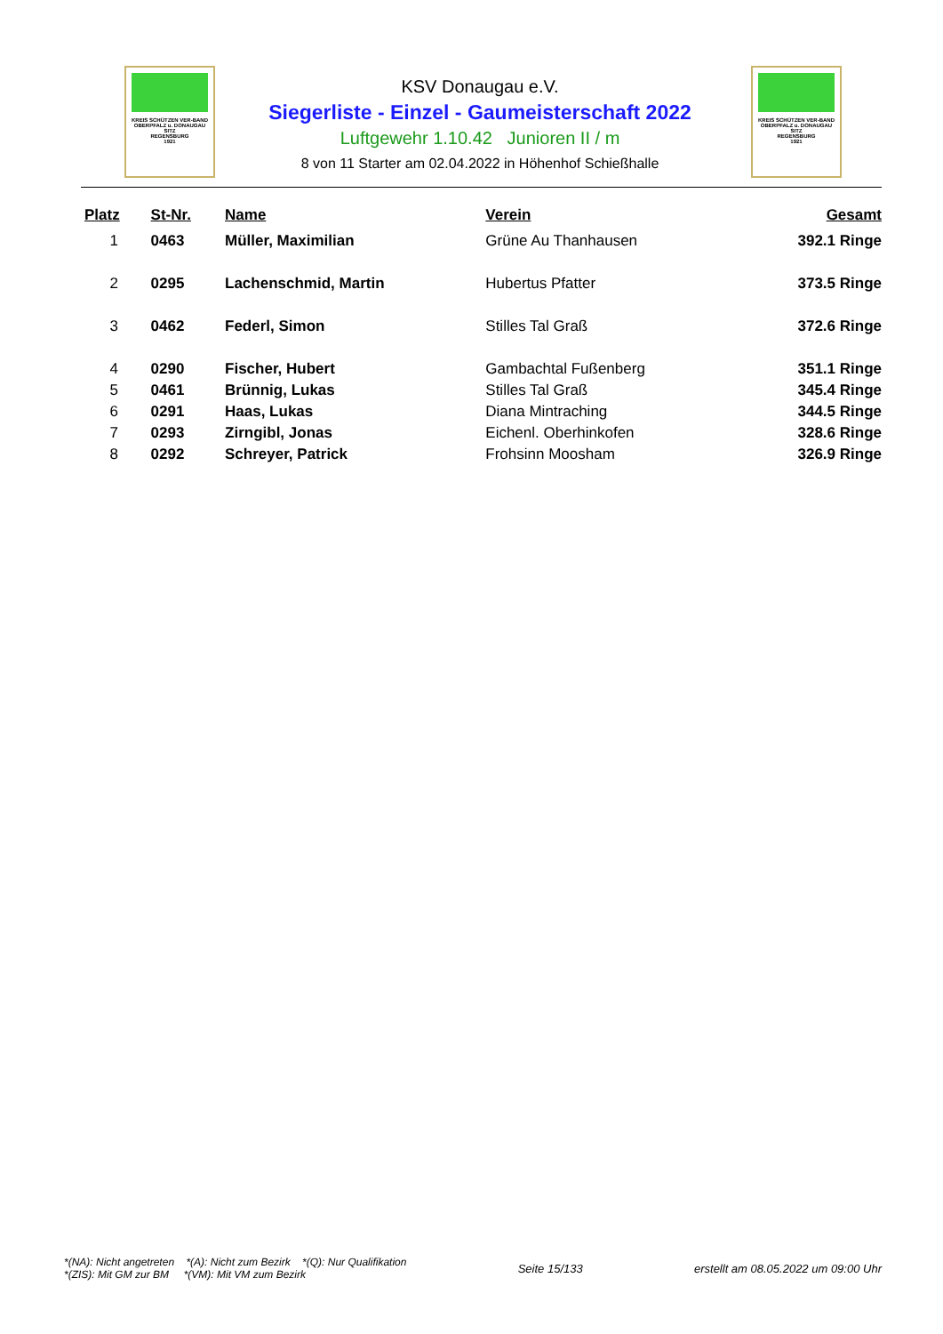KREIS SCHÜTZEN VER-BAND
OBERPFALZ u. DONAUGAU
SITZ
REGENSBURG
1921
KSV Donaugau e.V.
Siegerliste - Einzel - Gaumeisterschaft 2022
Luftgewehr 1.10.42 Junioren II / m
8 von 11 Starter am 02.04.2022 in Höhenhof Schießhalle
KREIS SCHÜTZEN VER-BAND
OBERPFALZ u. DONAUGAU
SITZ
REGENSBURG
1921
| Platz | St-Nr. | Name | Verein | Gesamt |
| --- | --- | --- | --- | --- |
| 1 | 0463 | Müller, Maximilian | Grüne Au Thanhausen | 392.1 Ringe |
| 2 | 0295 | Lachenschmid, Martin | Hubertus Pfatter | 373.5 Ringe |
| 3 | 0462 | Federl, Simon | Stilles Tal Graß | 372.6 Ringe |
| 4 | 0290 | Fischer, Hubert | Gambachtal Fußenberg | 351.1 Ringe |
| 5 | 0461 | Brünnig, Lukas | Stilles Tal Graß | 345.4 Ringe |
| 6 | 0291 | Haas, Lukas | Diana Mintraching | 344.5 Ringe |
| 7 | 0293 | Zirngibl, Jonas | Eichenl. Oberhinkofen | 328.6 Ringe |
| 8 | 0292 | Schreyer, Patrick | Frohsinn Moosham | 326.9 Ringe |
*(NA): Nicht angetreten *(A): Nicht zum Bezirk *(Q): Nur Qualifikation
*(ZIS): Mit GM zur BM *(VM): Mit VM zum Bezirk
Seite 15/133
erstellt am 08.05.2022 um 09:00 Uhr